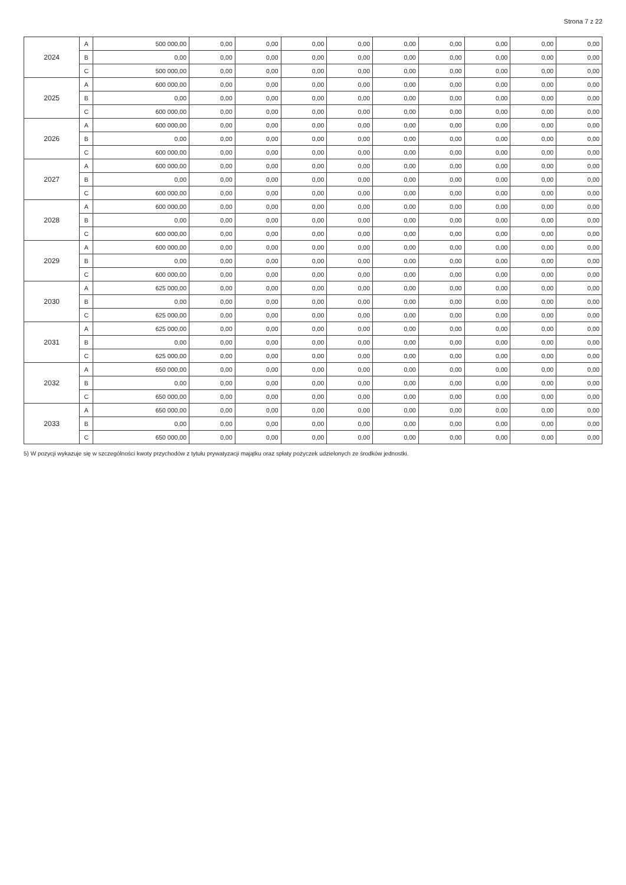Strona 7 z 22
| 2024 | A | 500 000,00 | 0,00 | 0,00 | 0,00 | 0,00 | 0,00 | 0,00 | 0,00 | 0,00 | 0,00 |
| | B | 0,00 | 0,00 | 0,00 | 0,00 | 0,00 | 0,00 | 0,00 | 0,00 | 0,00 | 0,00 |
| | C | 500 000,00 | 0,00 | 0,00 | 0,00 | 0,00 | 0,00 | 0,00 | 0,00 | 0,00 | 0,00 |
| 2025 | A | 600 000,00 | 0,00 | 0,00 | 0,00 | 0,00 | 0,00 | 0,00 | 0,00 | 0,00 | 0,00 |
| | B | 0,00 | 0,00 | 0,00 | 0,00 | 0,00 | 0,00 | 0,00 | 0,00 | 0,00 | 0,00 |
| | C | 600 000,00 | 0,00 | 0,00 | 0,00 | 0,00 | 0,00 | 0,00 | 0,00 | 0,00 | 0,00 |
| 2026 | A | 600 000,00 | 0,00 | 0,00 | 0,00 | 0,00 | 0,00 | 0,00 | 0,00 | 0,00 | 0,00 |
| | B | 0,00 | 0,00 | 0,00 | 0,00 | 0,00 | 0,00 | 0,00 | 0,00 | 0,00 | 0,00 |
| | C | 600 000,00 | 0,00 | 0,00 | 0,00 | 0,00 | 0,00 | 0,00 | 0,00 | 0,00 | 0,00 |
| 2027 | A | 600 000,00 | 0,00 | 0,00 | 0,00 | 0,00 | 0,00 | 0,00 | 0,00 | 0,00 | 0,00 |
| | B | 0,00 | 0,00 | 0,00 | 0,00 | 0,00 | 0,00 | 0,00 | 0,00 | 0,00 | 0,00 |
| | C | 600 000,00 | 0,00 | 0,00 | 0,00 | 0,00 | 0,00 | 0,00 | 0,00 | 0,00 | 0,00 |
| 2028 | A | 600 000,00 | 0,00 | 0,00 | 0,00 | 0,00 | 0,00 | 0,00 | 0,00 | 0,00 | 0,00 |
| | B | 0,00 | 0,00 | 0,00 | 0,00 | 0,00 | 0,00 | 0,00 | 0,00 | 0,00 | 0,00 |
| | C | 600 000,00 | 0,00 | 0,00 | 0,00 | 0,00 | 0,00 | 0,00 | 0,00 | 0,00 | 0,00 |
| 2029 | A | 600 000,00 | 0,00 | 0,00 | 0,00 | 0,00 | 0,00 | 0,00 | 0,00 | 0,00 | 0,00 |
| | B | 0,00 | 0,00 | 0,00 | 0,00 | 0,00 | 0,00 | 0,00 | 0,00 | 0,00 | 0,00 |
| | C | 600 000,00 | 0,00 | 0,00 | 0,00 | 0,00 | 0,00 | 0,00 | 0,00 | 0,00 | 0,00 |
| 2030 | A | 625 000,00 | 0,00 | 0,00 | 0,00 | 0,00 | 0,00 | 0,00 | 0,00 | 0,00 | 0,00 |
| | B | 0,00 | 0,00 | 0,00 | 0,00 | 0,00 | 0,00 | 0,00 | 0,00 | 0,00 | 0,00 |
| | C | 625 000,00 | 0,00 | 0,00 | 0,00 | 0,00 | 0,00 | 0,00 | 0,00 | 0,00 | 0,00 |
| 2031 | A | 625 000,00 | 0,00 | 0,00 | 0,00 | 0,00 | 0,00 | 0,00 | 0,00 | 0,00 | 0,00 |
| | B | 0,00 | 0,00 | 0,00 | 0,00 | 0,00 | 0,00 | 0,00 | 0,00 | 0,00 | 0,00 |
| | C | 625 000,00 | 0,00 | 0,00 | 0,00 | 0,00 | 0,00 | 0,00 | 0,00 | 0,00 | 0,00 |
| 2032 | A | 650 000,00 | 0,00 | 0,00 | 0,00 | 0,00 | 0,00 | 0,00 | 0,00 | 0,00 | 0,00 |
| | B | 0,00 | 0,00 | 0,00 | 0,00 | 0,00 | 0,00 | 0,00 | 0,00 | 0,00 | 0,00 |
| | C | 650 000,00 | 0,00 | 0,00 | 0,00 | 0,00 | 0,00 | 0,00 | 0,00 | 0,00 | 0,00 |
| 2033 | A | 650 000,00 | 0,00 | 0,00 | 0,00 | 0,00 | 0,00 | 0,00 | 0,00 | 0,00 | 0,00 |
| | B | 0,00 | 0,00 | 0,00 | 0,00 | 0,00 | 0,00 | 0,00 | 0,00 | 0,00 | 0,00 |
| | C | 650 000,00 | 0,00 | 0,00 | 0,00 | 0,00 | 0,00 | 0,00 | 0,00 | 0,00 | 0,00 |
5) W pozycji wykazuje się w szczególności kwoty przychodów z tytułu prywatyzacji majątku oraz spłaty pożyczek udzielonych ze środków jednostki.